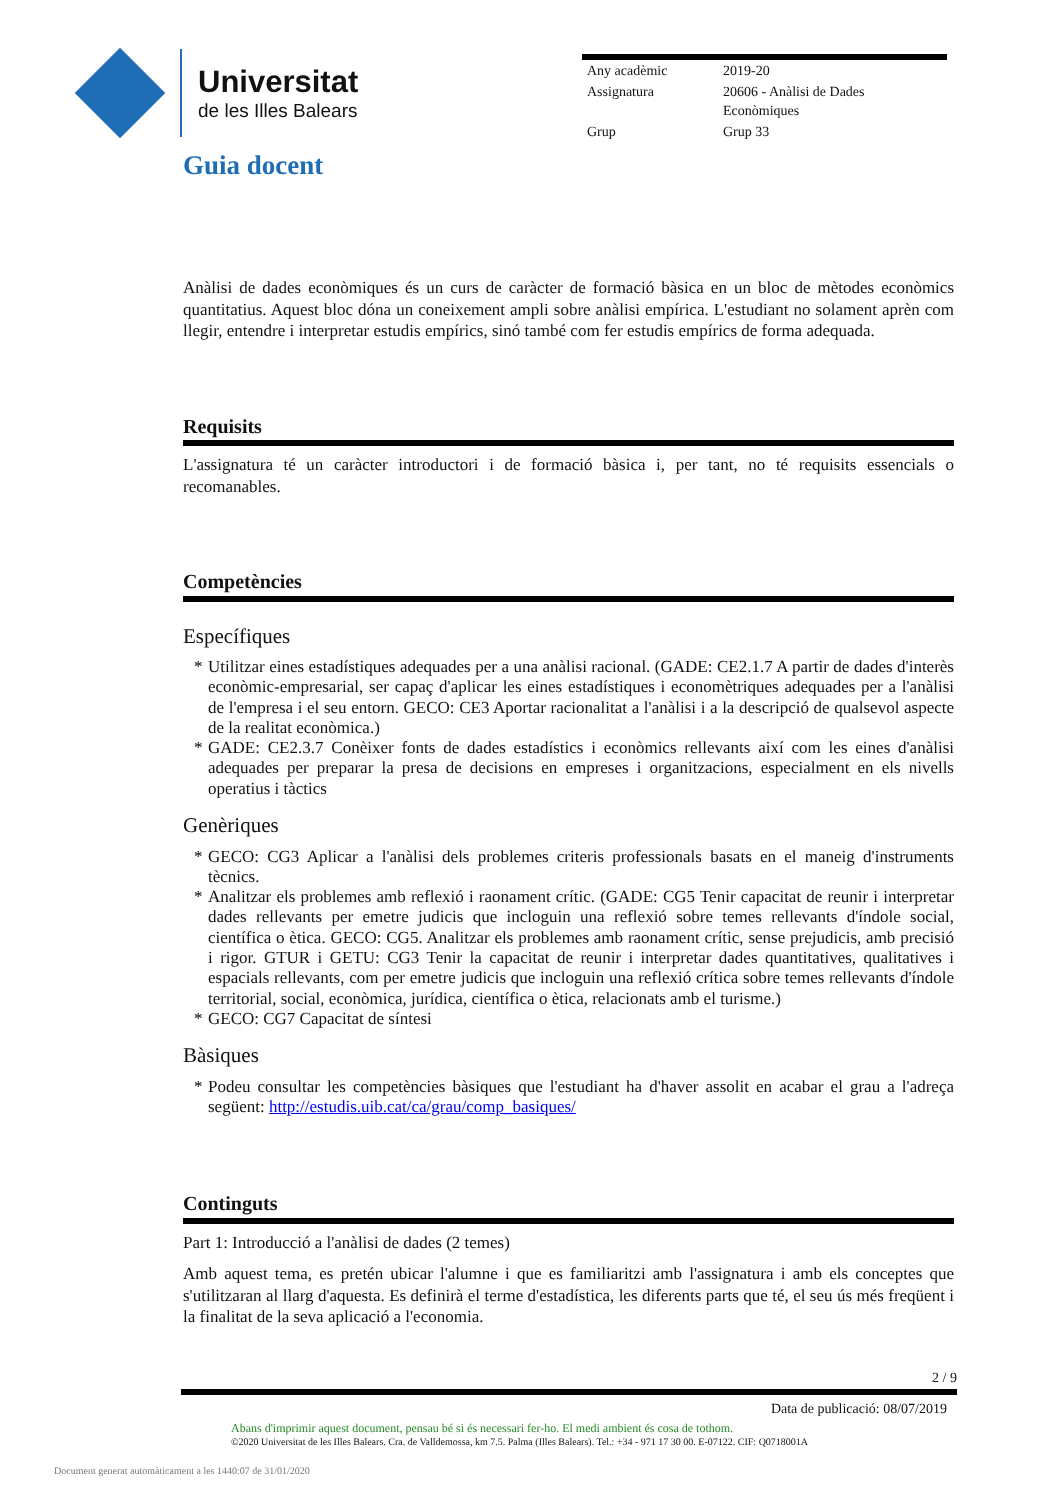Universitat
de les Illes Balears
| Any acadèmic | 2019-20 |
| Assignatura | 20606 - Anàlisi de Dades Econòmiques |
| Grup | Grup 33 |
Guia docent
Anàlisi de dades econòmiques és un curs de caràcter de formació bàsica en un bloc de mètodes econòmics quantitatius. Aquest bloc dóna un coneixement ampli sobre anàlisi empírica. L'estudiant no solament aprèn com llegir, entendre i interpretar estudis empírics, sinó també com fer estudis empírics de forma adequada.
Requisits
L'assignatura té un caràcter introductori i de formació bàsica i, per tant, no té requisits essencials o recomanables.
Competències
Específiques
* Utilitzar eines estadístiques adequades per a una anàlisi racional. (GADE: CE2.1.7 A partir de dades d'interès econòmic-empresarial, ser capaç d'aplicar les eines estadístiques i economètriques adequades per a l'anàlisi de l'empresa i el seu entorn. GECO: CE3 Aportar racionalitat a l'anàlisi i a la descripció de qualsevol aspecte de la realitat econòmica.)
* GADE: CE2.3.7 Conèixer fonts de dades estadístics i econòmics rellevants així com les eines d'anàlisi adequades per preparar la presa de decisions en empreses i organitzacions, especialment en els nivells operatius i tàctics
Genèriques
* GECO: CG3 Aplicar a l'anàlisi dels problemes criteris professionals basats en el maneig d'instruments tècnics.
* Analitzar els problemes amb reflexió i raonament crític. (GADE: CG5 Tenir capacitat de reunir i interpretar dades rellevants per emetre judicis que incloguin una reflexió sobre temes rellevants d'índole social, científica o ètica. GECO: CG5. Analitzar els problemes amb raonament crític, sense prejudicis, amb precisió i rigor. GTUR i GETU: CG3 Tenir la capacitat de reunir i interpretar dades quantitatives, qualitatives i espacials rellevants, com per emetre judicis que incloguin una reflexió crítica sobre temes rellevants d'índole territorial, social, econòmica, jurídica, científica o ètica, relacionats amb el turisme.)
* GECO: CG7 Capacitat de síntesi
Bàsiques
* Podeu consultar les competències bàsiques que l'estudiant ha d'haver assolit en acabar el grau a l'adreça següent: http://estudis.uib.cat/ca/grau/comp_basiques/
Continguts
Part 1: Introducció a l'anàlisi de dades (2 temes)
Amb aquest tema, es pretén ubicar l'alumne i que es familiaritzi amb l'assignatura i amb els conceptes que s'utilitzaran al llarg d'aquesta. Es definirà el terme d'estadística, les diferents parts que té, el seu ús més freqüent i la finalitat de la seva aplicació a l'economia.
2 / 9
Data de publicació: 08/07/2019
Abans d'imprimir aquest document, pensau bé si és necessari fer-ho. El medi ambient és cosa de tothom.
©2020 Universitat de les Illes Balears. Cra. de Valldemossa, km 7.5. Palma (Illes Balears). Tel.: +34 - 971 17 30 00. E-07122. CIF: Q0718001A
Document generat automàticament a les 1440:07 de 31/01/2020